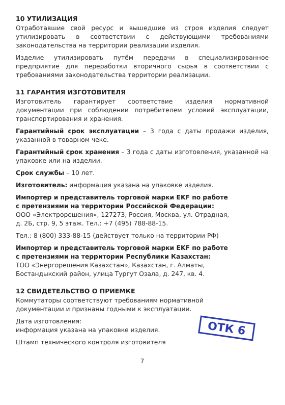10 УТИЛИЗАЦИЯ
Отработавшие свой ресурс и вышедшие из строя изделия следует утилизировать в соответствии с действующими требованиями законодательства на территории реализации изделия.
Изделие утилизировать путём передачи в специализированное предприятие для переработки вторичного сырья в соответствии с требованиями законодательства территории реализации.
11 ГАРАНТИЯ ИЗГОТОВИТЕЛЯ
Изготовитель гарантирует соответствие изделия нормативной документации при соблюдении потребителем условий эксплуатации, транспортирования и хранения.
Гарантийный срок эксплуатации – 3 года с даты продажи изделия, указанной в товарном чеке.
Гарантийный срок хранения – 3 года с даты изготовления, указанной на упаковке или на изделии.
Срок службы – 10 лет.
Изготовитель: информация указана на упаковке изделия.
Импортер и представитель торговой марки EKF по работе
с претензиями на территории Российской Федерации:
ООО «Электрорешения», 127273, Россия, Москва, ул. Отрадная,
д. 2Б, стр. 9, 5 этаж. Тел.: +7 (495) 788-88-15.
Тел.: 8 (800) 333-88-15 (действует только на территории РФ)
Импортер и представитель торговой марки EKF по работе
с претензиями на территории Республики Казахстан:
ТОО «Энергорешения Казахстан», Казахстан, г. Алматы,
Бостандыкский район, улица Тургут Озала, д. 247, кв. 4.
12 СВИДЕТЕЛЬСТВО О ПРИЕМКЕ
Коммутаторы соответствуют требованиям нормативной
документации и признаны годными к эксплуатации.
ОТК 6
Дата изготовления:
информация указана на упаковке изделия.
Штамп технического контроля изготовителя
7